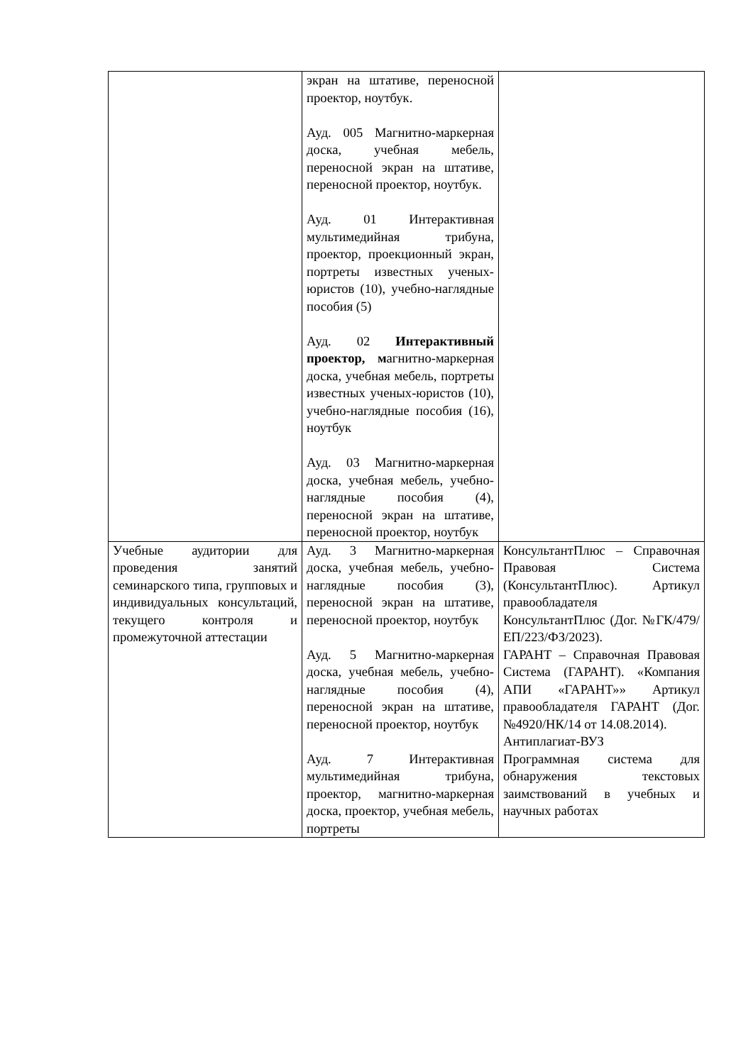| | экран на штативе, переносной проектор, ноутбук. Ауд. 005 Магнитно-маркерная доска, учебная мебель, переносной экран на штативе, переносной проектор, ноутбук. Ауд. 01 Интерактивная мультимедийная трибуна, проектор, проекционный экран, портреты известных ученых-юристов (10), учебно-наглядные пособия (5) Ауд. 02 Интерактивный проектор, м агнитно-маркерная доска, учебная мебель, портреты известных ученых-юристов (10), учебно-наглядные пособия (16), ноутбук Ауд. 03 Магнитно-маркерная доска, учебная мебель, учебно-наглядные пособия (4), переносной экран на штативе, переносной проектор, ноутбук | |
| Учебные аудитории для проведения занятий семинарского типа, групповых и индивидуальных консультаций, текущего контроля и промежуточной аттестации | Ауд. 3 Магнитно-маркерная доска, учебная мебель, учебно- наглядные пособия (3), переносной экран на штативе, переносной проектор, ноутбук Ауд. 5 Магнитно-маркерная доска, учебная мебель, учебно- наглядные пособия (4), переносной экран на штативе, переносной проектор, ноутбук Ауд. 7 Интерактивная мультимедийная трибуна, проектор, магнитно-маркерная доска, проектор, учебная мебель, портреты | КонсультантПлюс – Справочная Правовая Система (КонсультантПлюс). Артикул правообладателя КонсультантПлюс (Дог. №ГК/479/ЕП/223/ФЗ/2023). ГАРАНТ – Справочная Правовая Система (ГАРАНТ). «Компания АПИ «ГАРАНТ»» Артикул правообладателя ГАРАНТ (Дог. №4920/НК/14 от 14.08.2014). Антиплагиат-ВУЗ Программная система для обнаружения текстовых заимствований в учебных и научных работах |